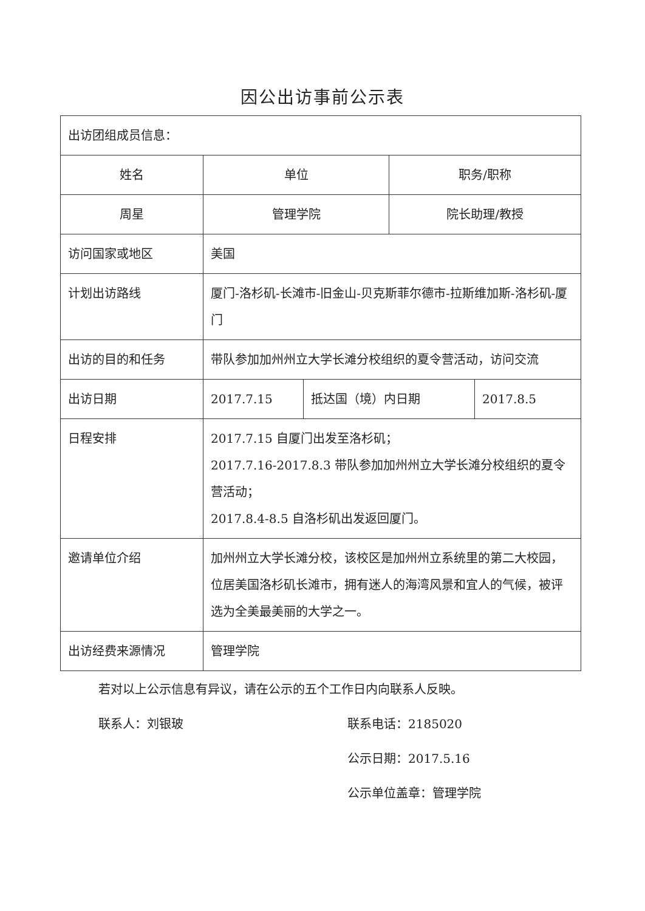因公出访事前公示表
| 出访团组成员信息： | | | | |
| 姓名 | 单位 | | 职务/职称 | |
| 周星 | 管理学院 | | 院长助理/教授 | |
| 访问国家或地区 | 美国 | | | |
| 计划出访路线 | 厦门-洛杉矶-长滩市-旧金山-贝克斯菲尔德市-拉斯维加斯-洛杉矶-厦门 | | | |
| 出访的目的和任务 | 带队参加加州州立大学长滩分校组织的夏令营活动，访问交流 | | | |
| 出访日期 | 2017.7.15 | 抵达国（境）内日期 | | 2017.8.5 |
| 日程安排 | 2017.7.15 自厦门出发至洛杉矶； 2017.7.16-2017.8.3 带队参加加州州立大学长滩分校组织的夏令营活动； 2017.8.4-8.5 自洛杉矶出发返回厦门。 | | | |
| 邀请单位介绍 | 加州州立大学长滩分校，该校区是加州州立系统里的第二大校园，位居美国洛杉矶长滩市，拥有迷人的海湾风景和宜人的气候，被评选为全美最美丽的大学之一。 | | | |
| 出访经费来源情况 | 管理学院 | | | |
若对以上公示信息有异议，请在公示的五个工作日内向联系人反映。
联系人：刘银玻 联系电话：2185020
公示日期：2017.5.16
公示单位盖章：管理学院